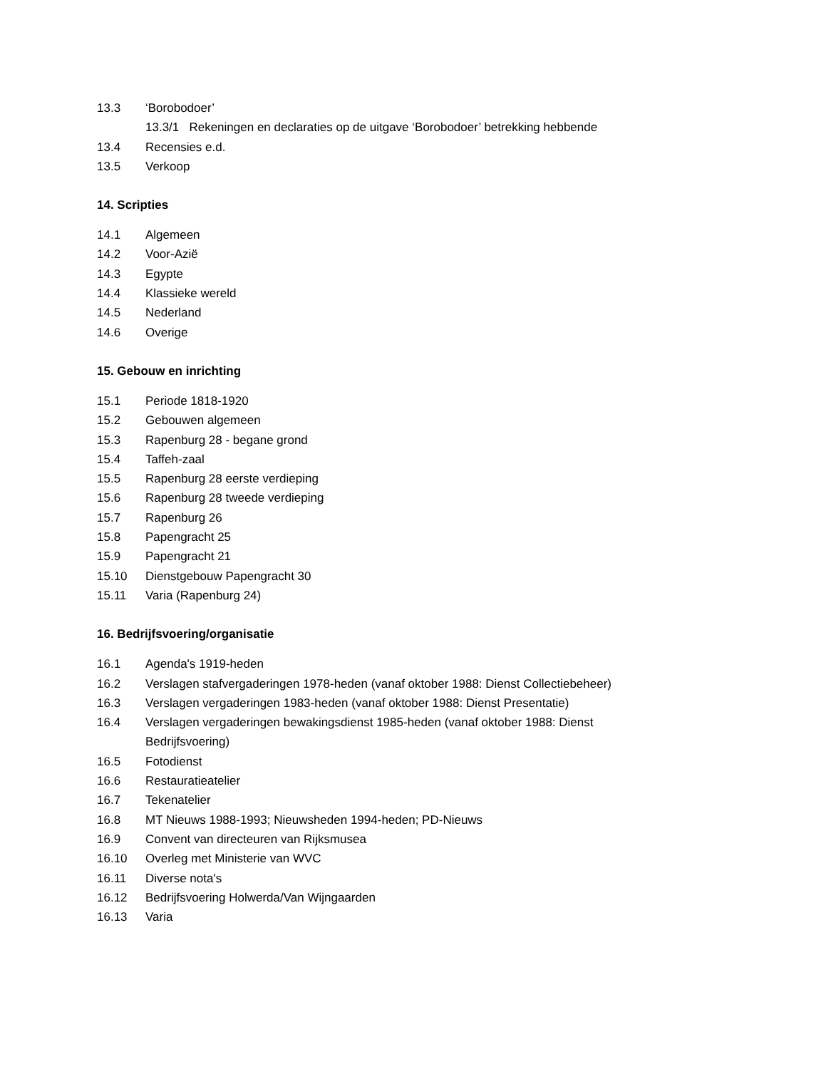13.3 ‘Borobodoer’
13.3/1 Rekeningen en declaraties op de uitgave ‘Borobodoer’ betrekking hebbende
13.4 Recensies e.d.
13.5 Verkoop
14. Scripties
14.1 Algemeen
14.2 Voor-Azië
14.3 Egypte
14.4 Klassieke wereld
14.5 Nederland
14.6 Overige
15. Gebouw en inrichting
15.1 Periode 1818-1920
15.2 Gebouwen algemeen
15.3 Rapenburg 28 - begane grond
15.4 Taffeh-zaal
15.5 Rapenburg 28 eerste verdieping
15.6 Rapenburg 28 tweede verdieping
15.7 Rapenburg 26
15.8 Papengracht 25
15.9 Papengracht 21
15.10 Dienstgebouw Papengracht 30
15.11 Varia (Rapenburg 24)
16. Bedrijfsvoering/organisatie
16.1 Agenda's 1919-heden
16.2 Verslagen stafvergaderingen 1978-heden (vanaf oktober 1988: Dienst Collectiebeheer)
16.3 Verslagen vergaderingen 1983-heden (vanaf oktober 1988: Dienst Presentatie)
16.4 Verslagen vergaderingen bewakingsdienst 1985-heden (vanaf oktober 1988: Dienst Bedrijfsvoering)
16.5 Fotodienst
16.6 Restauratieatelier
16.7 Tekenatelier
16.8 MT Nieuws 1988-1993; Nieuwsheden 1994-heden; PD-Nieuws
16.9 Convent van directeuren van Rijksmusea
16.10 Overleg met Ministerie van WVC
16.11 Diverse nota's
16.12 Bedrijfsvoering Holwerda/Van Wijngaarden
16.13 Varia